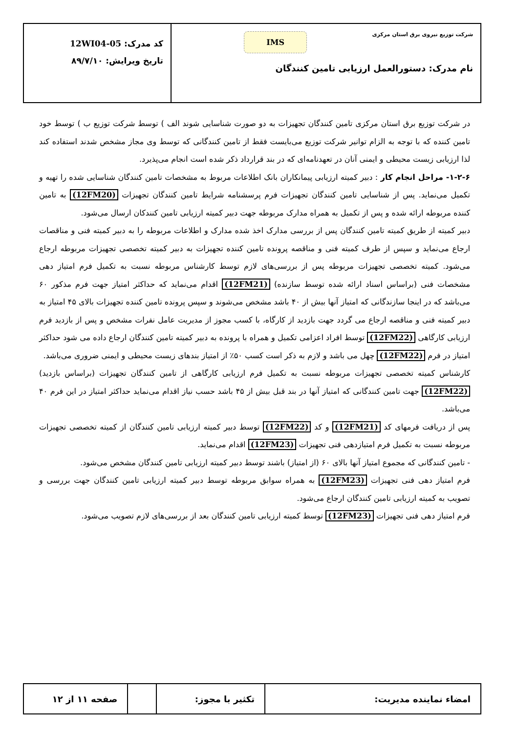شرکت توزیع نیروی برق استان مرکزی
IMS
نام مدرک: دستورالعمل ارزیابی تامین کنندگان
کد مدرک: 12WI04-05
تاریخ ویرایش: ۸۹/۷/۱۰
در شرکت توزیع برق استان مرکزی تامین کنندگان تجهیزات به دو صورت شناسایی شوند الف ) توسط شرکت توزیع ب ) توسط خود تامین کننده که با توجه به الزام توانیر شرکت توزیع می‌بایست فقط از تامین کنندگانی که توسط وی مجاز مشخص شدند استفاده کند لذا ارزیابی زیست محیطی و ایمنی آنان در تعهدنامه‌ای که در بند قرارداد ذکر شده است انجام می‌پذیرد.
۱-۲-۶- مراحل انجام کار : دبیر کمیته ارزیابی پیمانکاران بانک اطلاعات مربوط به مشخصات تامین کنندگان شناسایی شده را تهیه و تکمیل می‌نماید. پس از شناسایی تامین کنندگان تجهیزات فرم پرسشنامه شرایط تامین کنندگان تجهیزات (12FM20) به تامین کننده مربوطه ارائه شده و پس از تکمیل به همراه مدارک مربوطه جهت دبیر کمیته ارزیابی تامین کنندکان ارسال می‌شود.
دبیر کمیته از طریق کمیته تامین کنندگان پس از بررسی مدارک اخذ شده مدارک و اطلاعات مربوطه را به دبیر کمیته فنی و مناقصات ارجاع می‌نماید و سپس از طرف کمیته فنی و مناقصه پرونده تامین کننده تجهیزات به دبیر کمیته تخصصی تجهیزات مربوطه ارجاع می‌شود. کمیته تخصصی تجهیزات مربوطه پس از بررسی‌های لازم توسط کارشناس مربوطه نسبت به تکمیل فرم امتیاز دهی مشخصات فنی (براساس اسناد ارائه شده توسط سازنده) (12FM21) اقدام می‌نماید که حداکثر امتیاز جهت فرم مذکور ۶۰ می‌باشد که در اینجا سازندگانی که امتیاز آنها بیش از ۴۰ باشد مشخص می‌شوند و سپس پرونده تامین کننده تجهیزات بالای ۴۵ امتیاز به دبیر کمیته فنی و مناقصه ارجاع می گردد جهت بازدید از کارگاه، با کسب مجوز از مدیریت عامل نفرات مشخص و پس از بازدید فرم ارزیابی کارگاهی (12FM22) توسط افراد اعزامی تکمیل و همراه با پرونده به دبیر کمیته تامین کنندگان ارجاع داده می شود حداکثر امتیاز در فرم (12FM22) چهل می باشد و لازم به ذکر است کسب ۵۰٪ از امتیاز بندهای زیست محیطی و ایمنی ضروری می‌باشد.
کارشناس کمیته تخصصی تجهیزات مربوطه نسبت به تکمیل فرم ارزیابی کارگاهی از تامین کنندگان تجهیزات (براساس بازدید) (12FM22) جهت تامین کنندگانی که امتیاز آنها در بند قبل بیش از ۴۵ باشد حسب نیاز اقدام می‌نماید حداکثر امتیاز در این فرم ۴۰ می‌باشد.
پس از دریافت فرمهای کد (12FM21) و کد (12FM22) توسط دبیر کمیته ارزیابی تامین کنندگان از کمیته تخصصی تجهیزات مربوطه نسبت به تکمیل فرم امتیازدهی فنی تجهیزات (12FM23) اقدام می‌نماید.
- تامین کنندگانی که مجموع امتیاز آنها بالای ۶۰ (از امتیاز) باشند توسط دبیر کمیته ارزیابی تامین کنندگان مشخص می‌شود.
فرم امتیاز دهی فنی تجهیزات (12FM23) به همراه سوابق مربوطه توسط دبیر کمیته ارزیابی تامین کنندگان جهت بررسی و تصویب به کمیته ارزیابی تامین کنندگان ارجاع می‌شود.
فرم امتیاز دهی فنی تجهیزات (12FM23) توسط کمیته ارزیابی تامین کنندگان بعد از بررسی‌های لازم تصویب می‌شود.
| امضاء نماینده مدیریت: | تکثیر با مجوز: | | صفحه ۱۱ از ۱۲ |